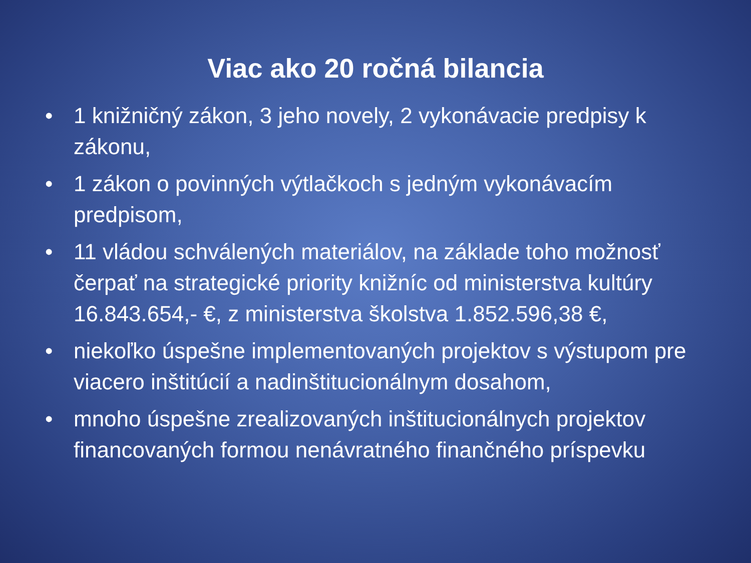Viac ako 20 ročná bilancia
• 1 knižničný zákon, 3 jeho novely, 2 vykonávacie predpisy k zákonu,
• 1 zákon o povinných výtlačkoch s jedným vykonávacím predpisom,
• 11 vládou schválených materiálov, na základe toho možnosť čerpať na strategické priority knižníc od ministerstva kultúry 16.843.654,- €, z ministerstva školstva 1.852.596,38 €,
• niekoľko úspešne implementovaných projektov s výstupom pre viacero inštitúcií a nadinštitucionálnym dosahom,
• mnoho úspešne zrealizovaných inštitucionálnych projektov financovaných formou nenávratného finančného príspevku